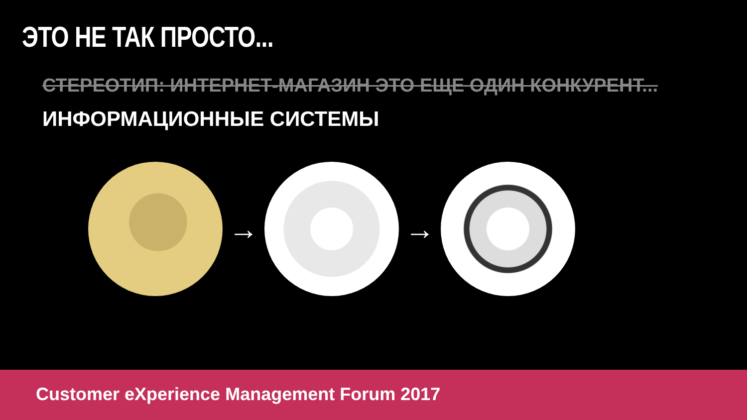ЭТО НЕ ТАК ПРОСТО...
СТЕРЕОТИП: ИНТЕРНЕТ-МАГАЗИН ЭТО ЕЩЕ ОДИН КОНКУРЕНТ...
ИНФОРМАЦИОННЫЕ СИСТЕМЫ
→ →
Customer eXperience Management Forum 2017